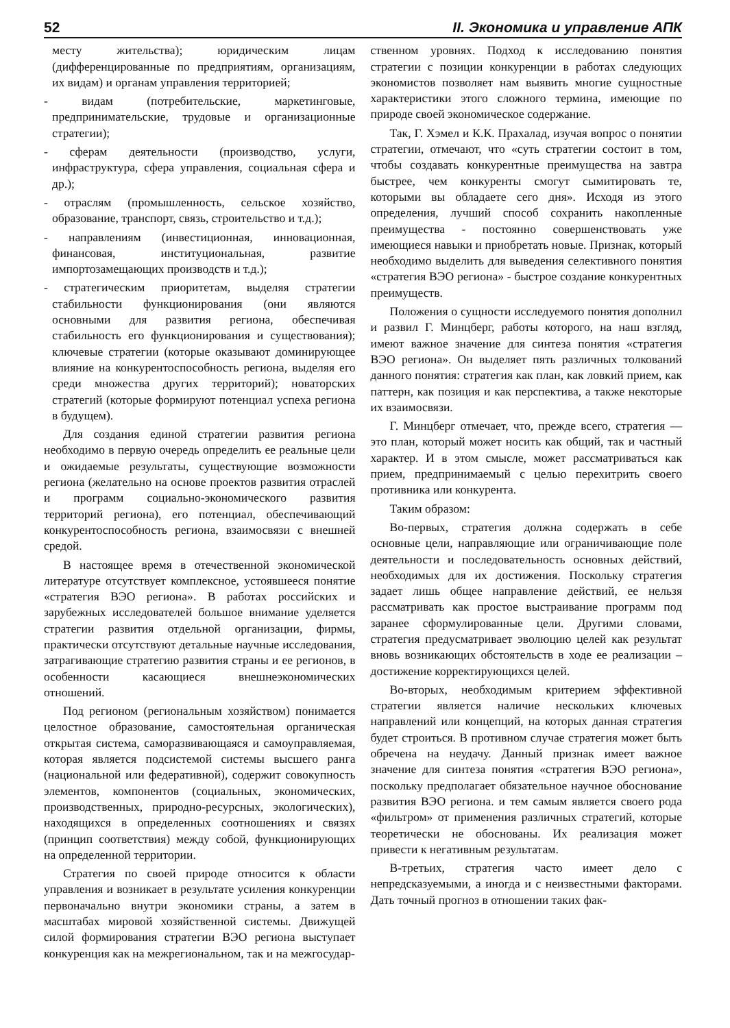52 II. Экономика и управление АПК
месту жительства); юридическим лицам (дифференцированные по предприятиям, организациям, их видам) и органам управления территорией;
- видам (потребительские, маркетинговые, предпринимательские, трудовые и организационные стратегии);
- сферам деятельности (производство, услуги, инфраструктура, сфера управления, социальная сфера и др.);
- отраслям (промышленность, сельское хозяйство, образование, транспорт, связь, строительство и т.д.);
- направлениям (инвестиционная, инновационная, финансовая, институциональная, развитие импортозамещающих производств и т.д.);
- стратегическим приоритетам, выделяя стратегии стабильности функционирования (они являются основными для развития региона, обеспечивая стабильность его функционирования и существования); ключевые стратегии (которые оказывают доминирующее влияние на конкурентоспособность региона, выделяя его среди множества других территорий); новаторских стратегий (которые формируют потенциал успеха региона в будущем).
Для создания единой стратегии развития региона необходимо в первую очередь определить ее реальные цели и ожидаемые результаты, существующие возможности региона (желательно на основе проектов развития отраслей и программ социально-экономического развития территорий региона), его потенциал, обеспечивающий конкурентоспособность региона, взаимосвязи с внешней средой.
В настоящее время в отечественной экономической литературе отсутствует комплексное, устоявшееся понятие «стратегия ВЭО региона». В работах российских и зарубежных исследователей большое внимание уделяется стратегии развития отдельной организации, фирмы, практически отсутствуют детальные научные исследования, затрагивающие стратегию развития страны и ее регионов, в особенности касающиеся внешнеэкономических отношений.
Под регионом (региональным хозяйством) понимается целостное образование, самостоятельная органическая открытая система, саморазвивающаяся и самоуправляемая, которая является подсистемой системы высшего ранга (национальной или федеративной), содержит совокупность элементов, компонентов (социальных, экономических, производственных, природно-ресурсных, экологических), находящихся в определенных соотношениях и связях (принцип соответствия) между собой, функционирующих на определенной территории.
Стратегия по своей природе относится к области управления и возникает в результате усиления конкуренции первоначально внутри экономики страны, а затем в масштабах мировой хозяйственной системы. Движущей силой формирования стратегии ВЭО региона выступает конкуренция как на межрегиональном, так и на межгосудар-
ственном уровнях. Подход к исследованию понятия стратегии с позиции конкуренции в работах следующих экономистов позволяет нам выявить многие сущностные характеристики этого сложного термина, имеющие по природе своей экономическое содержание.
Так, Г. Хэмел и К.К. Прахалад, изучая вопрос о понятии стратегии, отмечают, что «суть стратегии состоит в том, чтобы создавать конкурентные преимущества на завтра быстрее, чем конкуренты смогут сымитировать те, которыми вы обладаете сего дня». Исходя из этого определения, лучший способ сохранить накопленные преимущества - постоянно совершенствовать уже имеющиеся навыки и приобретать новые. Признак, который необходимо выделить для выведения селективного понятия «стратегия ВЭО региона» - быстрое создание конкурентных преимуществ.
Положения о сущности исследуемого понятия дополнил и развил Г. Минцберг, работы которого, на наш взгляд, имеют важное значение для синтеза понятия «стратегия ВЭО региона». Он выделяет пять различных толкований данного понятия: стратегия как план, как ловкий прием, как паттерн, как позиция и как перспектива, а также некоторые их взаимосвязи.
Г. Минцберг отмечает, что, прежде всего, стратегия — это план, который может носить как общий, так и частный характер. И в этом смысле, может рассматриваться как прием, предпринимаемый с целью перехитрить своего противника или конкурента.
Таким образом:
Во-первых, стратегия должна содержать в себе основные цели, направляющие или ограничивающие поле деятельности и последовательность основных действий, необходимых для их достижения. Поскольку стратегия задает лишь общее направление действий, ее нельзя рассматривать как простое выстраивание программ под заранее сформулированные цели. Другими словами, стратегия предусматривает эволюцию целей как результат вновь возникающих обстоятельств в ходе ее реализации – достижение корректирующихся целей.
Во-вторых, необходимым критерием эффективной стратегии является наличие нескольких ключевых направлений или концепций, на которых данная стратегия будет строиться. В противном случае стратегия может быть обречена на неудачу. Данный признак имеет важное значение для синтеза понятия «стратегия ВЭО региона», поскольку предполагает обязательное научное обоснование развития ВЭО региона. и тем самым является своего рода «фильтром» от применения различных стратегий, которые теоретически не обоснованы. Их реализация может привести к негативным результатам.
В-третьих, стратегия часто имеет дело с непредсказуемыми, а иногда и с неизвестными факторами. Дать точный прогноз в отношении таких фак-